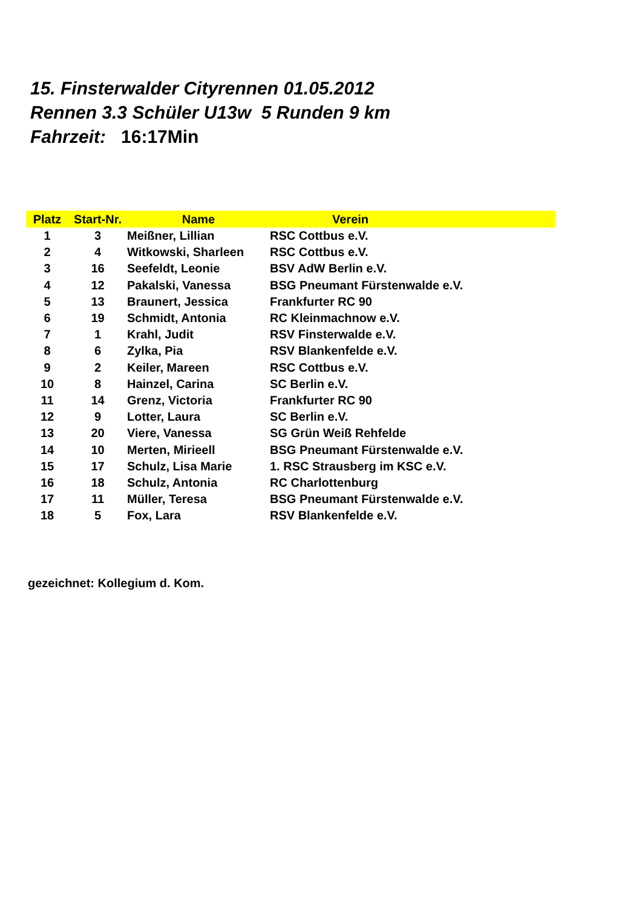15. Finsterwalder Cityrennen 01.05.2012
Rennen 3.3 Schüler U13w 5 Runden 9 km
Fahrzeit: 16:17Min
| Platz | Start-Nr. | Name | Verein |
| --- | --- | --- | --- |
| 1 | 3 | Meißner, Lillian | RSC Cottbus e.V. |
| 2 | 4 | Witkowski, Sharleen | RSC Cottbus e.V. |
| 3 | 16 | Seefeldt, Leonie | BSV AdW Berlin e.V. |
| 4 | 12 | Pakalski, Vanessa | BSG Pneumant Fürstenwalde e.V. |
| 5 | 13 | Braunert, Jessica | Frankfurter RC 90 |
| 6 | 19 | Schmidt, Antonia | RC Kleinmachnow e.V. |
| 7 | 1 | Krahl, Judit | RSV Finsterwalde e.V. |
| 8 | 6 | Zylka, Pia | RSV Blankenfelde e.V. |
| 9 | 2 | Keiler, Mareen | RSC Cottbus e.V. |
| 10 | 8 | Hainzel, Carina | SC Berlin e.V. |
| 11 | 14 | Grenz, Victoria | Frankfurter RC 90 |
| 12 | 9 | Lotter, Laura | SC Berlin e.V. |
| 13 | 20 | Viere, Vanessa | SG Grün Weiß Rehfelde |
| 14 | 10 | Merten, Mirieell | BSG Pneumant Fürstenwalde e.V. |
| 15 | 17 | Schulz, Lisa Marie | 1. RSC Strausberg im KSC e.V. |
| 16 | 18 | Schulz, Antonia | RC Charlottenburg |
| 17 | 11 | Müller, Teresa | BSG Pneumant Fürstenwalde e.V. |
| 18 | 5 | Fox, Lara | RSV Blankenfelde e.V. |
gezeichnet: Kollegium d. Kom.